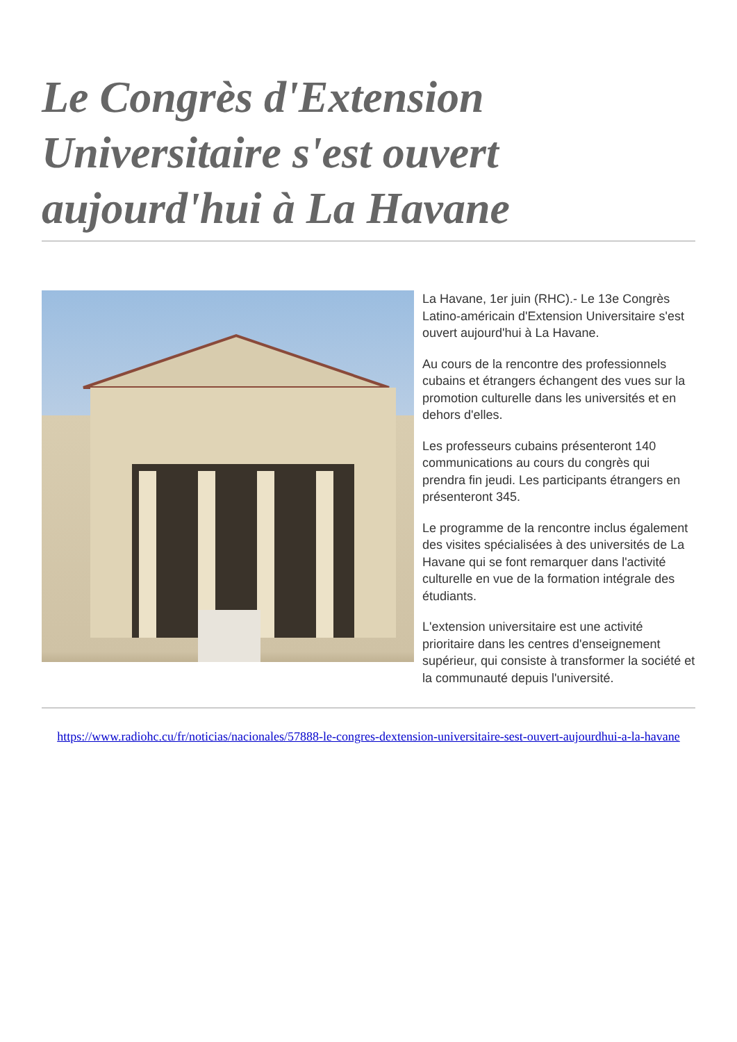Le Congrès d'Extension Universitaire s'est ouvert aujourd'hui à La Havane
La Havane, 1er juin (RHC).- Le 13e Congrès Latino-américain d'Extension Universitaire s'est ouvert aujourd'hui à La Havane.
Au cours de la rencontre des professionnels cubains et étrangers échangent des vues sur la promotion culturelle dans les universités et en dehors d'elles.
Les professeurs cubains présenteront 140 communications au cours du congrès qui prendra fin jeudi. Les participants étrangers en présenteront 345.
Le programme de la rencontre inclus également des visites spécialisées à des universités de La Havane qui se font remarquer dans l'activité culturelle en vue de la formation intégrale des étudiants.
L'extension universitaire est une activité prioritaire dans les centres d'enseignement supérieur, qui consiste à transformer la société et la communauté depuis l'université.
https://www.radiohc.cu/fr/noticias/nacionales/57888-le-congres-dextension-universitaire-sest-ouvert-aujourdhui-a-la-havane